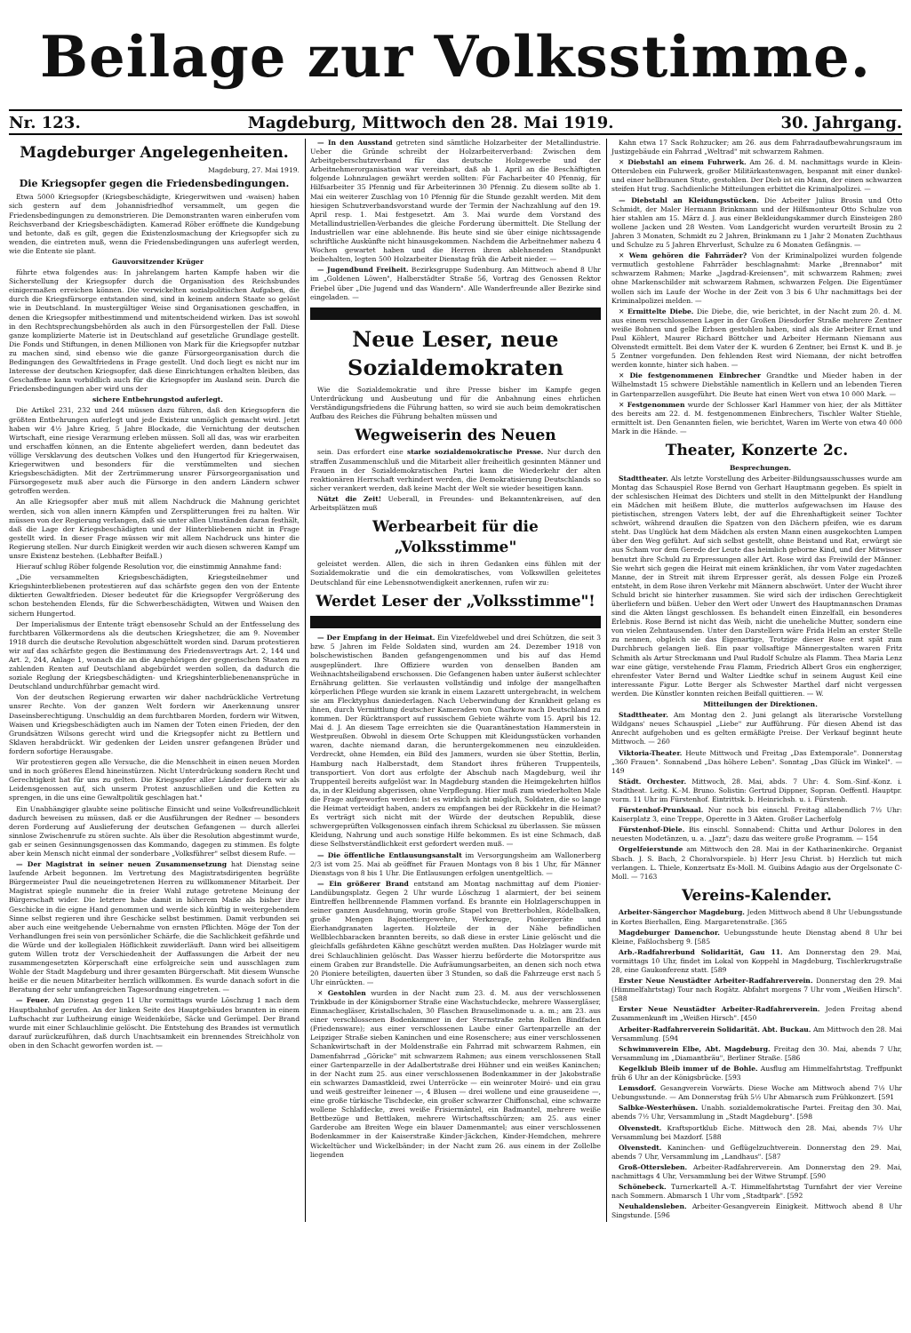Beilage zur Volksstimme.
Nr. 123. Magdeburg, Mittwoch den 28. Mai 1919. 30. Jahrgang.
Magdeburger Angelegenheiten.
Magdeburg, 27. Mai 1919.
Die Kriegsopfer gegen die Friedensbedingungen.
Etwa 5000 Kriegsopfer (Kriegsbeschädigte, Kriegerwitwen und -waisen) haben sich gestern auf dem Johannisfriedhof versammelt, um gegen die Friedensbedingungen zu demonstrieren. Die Demonstranten waren einberufen vom Reichsverband der Kriegsbeschädigten. Kamerad Röber eröffnete die Kundgebung und betonte, daß es gilt, gegen die Existenzlosmachung der Kriegsopfer sich zu wenden, die eintreten muß, wenn die Friedensbedingungen uns auferlegt werden, wie die Entente sie plant.
Gauvorsitzender Krüger
führte etwa folgendes aus: In jahrelangem harten Kampfe haben wir die Sicherstellung der Kriegsopfer durch die Organisation des Reichsbundes einigermaßen erreichen können. Die verwickelten sozialpolitischen Aufgaben, die durch die Kriegsfürsorge entstanden sind, sind in keinem andern Staate so gelöst wie in Deutschland. In mustergültiger Weise sind Organisationen geschaffen, in denen die Kriegsopfer mitbestimmend und mitentscheidend wirken. Das ist sowohl in den Rechtsprechungsbehörden als auch in den Fürsorgestellen der Fall. Diese ganze komplizierte Materie ist in Deutschland auf gesetzliche Grundlage gestellt. Die Fonds und Stiftungen, in denen Millionen von Mark für die Kriegsopfer nutzbar zu machen sind, sind ebenso wie die ganze Fürsorgeorganisation durch die Bedingungen des Gewaltfriedens in Frage gestellt. Und doch liegt es nicht nur im Interesse der deutschen Kriegsopfer, daß diese Einrichtungen erhalten bleiben, das Geschaffene kann vorbildlich auch für die Kriegsopfer im Ausland sein. Durch die Friedensbedingungen aber wird uns der
sichere Entbehrungstod auferlegt.
Die Artikel 231, 232 und 244 müssen dazu führen, daß den Kriegsopfern die größten Entbehrungen auferlegt und jede Existenz unmöglich gemacht wird. Jetzt haben wir 4½ Jahre Krieg, 5 Jahre Blockade, die Vernichtung der deutschen Wirtschaft, eine riesige Verarmung erleben müssen. Soll all das, was wir erarbeiten und erschaffen können, an die Entente abgeliefert werden, dann bedeutet das völlige Versklavung des deutschen Volkes und den Hungertod für Kriegerwaisen, Kriegerwitwen und besonders für die verstümmelten und siechen Kriegsbeschädigten. Mit der Zertrümmerung unsrer Fürsorgeorganisation und Fürsorgegesetz muß aber auch die Fürsorge in den andern Ländern schwer getroffen werden.
An alle Kriegsopfer aber muß mit allem Nachdruck die Mahnung gerichtet werden, sich von allen innern Kämpfen und Zersplitterungen frei zu halten. Wir müssen von der Regierung verlangen, daß sie unter allen Umständen daran festhält, daß die Lage der Kriegsbeschädigten und der Hinterbliebenen nicht in Frage gestellt wird. In dieser Frage müssen wir mit allem Nachdruck uns hinter die Regierung stellen. Nur durch Einigkeit werden wir auch diesen schweren Kampf um unsre Existenz bestehen. (Lebhafter Beifall.)
Hierauf schlug Röber folgende Resolution vor, die einstimmig Annahme fand:
„Die versammelten Kriegsbeschädigten, Kriegsteilnehmer und Kriegshinterbliebenen protestieren auf das schärfste gegen den von der Entente diktierten Gewaltfrieden. Dieser bedeutet für die Kriegsopfer Vergrößerung des schon bestehenden Elends, für die Schwerbeschädigten, Witwen und Waisen den sichern Hungertod.
Der Imperialismus der Entente trägt ebensosehr Schuld an der Entfesselung des furchtbaren Völkermordens als die deutschen Kriegshetzer, die am 9. November 1918 durch die deutsche Revolution abgeschüttelt worden sind. Darum protestieren wir auf das schärfste gegen die Bestimmung des Friedensvertrags Art. 2, 144 und Art. 2, 244, Anlage 1, wonach die an die Angehörigen der gegnerischen Staaten zu zahlenden Renten auf Deutschland abgebürdet werden sollen, da dadurch die soziale Reglung der Kriegsbeschädigten- und Kriegshinterbliebenenansprüche in Deutschland undurchführbar gemacht wird.
Von der deutschen Regierung erwarten wir daher nachdrückliche Vertretung unsrer Rechte. Von der ganzen Welt fordern wir Anerkennung unsrer Daseinsberechtigung. Unschuldig an dem furchtbaren Morden, fordern wir Witwen, Waisen und Kriegsbeschädigten auch im Namen der Toten einen Frieden, der den Grundsätzen Wilsons gerecht wird und die Kriegsopfer nicht zu Bettlern und Sklaven herabdrückt. Wir gedenken der Leiden unsrer gefangenen Brüder und fordern sofortige Herausgabe.
Wir protestieren gegen alle Versuche, die die Menschheit in einen neuen Morden und in noch größeres Elend hineinstürzen. Nicht Unterdrückung sondern Recht und Gerechtigkeit hat für uns zu gelten. Die Kriegsopfer aller Länder fordern wir als Leidensgenossen auf, sich unserm Protest anzuschließen und die Ketten zu sprengen, in die uns eine Gewaltpolitik geschlagen hat."
Ein Unabhängiger glaubte seine politische Einsicht und seine Volksfreundlichkeit dadurch beweisen zu müssen, daß er die Ausführungen der Redner — besonders deren Forderung auf Auslieferung der deutschen Gefangenen — durch allerlei sinnlose Zwischenrufe zu stören suchte. Als über die Resolution abgestimmt wurde, gab er seinen Gesinnungsgenossen das Kommando, dagegen zu stimmen. Es folgte aber kein Mensch nicht einmal der sonderbare „Volksführer" selbst diesem Rufe. —
— Der Magistrat in seiner neuen Zusammensetzung hat Dienstag seine laufende Arbeit begonnen. Im Vertretung des Magistratsdirigenten begrüßte Bürgermeister Paul die neueingetretenen Herren zu willkommener Mitarbeit. Der Magistrat spiegle nunmehr die in freier Wahl zutage getretene Meinung der Bürgerschaft wider. Die letztere habe damit in höherem Maße als bisher ihre Geschicke in die eigne Hand genommen und werde sich künftig in weitergehendem Sinne selbst regieren und ihre Geschicke selbst bestimmen. Damit verbunden sei aber auch eine weitgehende Uebernahme von ernsten Pflichten. Möge der Ton der Verhandlungen frei sein von persönlicher Schärfe, die die Sachlichkeit gefährde und die Würde und der kollegialen Höflichkeit zuwiderläuft. Dann wird bei allseitigem gutem Willen trotz der Verschiedenheit der Auffassungen die Arbeit der neu zusammengesetzten Körperschaft eine erfolgreiche sein und ausschlagen zum Wohle der Stadt Magdeburg und ihrer gesamten Bürgerschaft. Mit diesem Wunsche heiße er die neuen Mitarbeiter herzlich willkommen. Es wurde danach sofort in die Beratung der sehr umfangreichen Tagesordnung eingetreten. —
— Feuer. Am Dienstag gegen 11 Uhr vormittags wurde Löschzug 1 nach dem Hauptbahnhof gerufen. An der linken Seite des Hauptgebäudes brannten in einem Luftschacht zur Luftheizung einige Weidenkörbe, Säcke und Gerümpel. Der Brand wurde mit einer Schlauchlinie gelöscht. Die Entstehung des Brandes ist vermutlich darauf zurückzuführen, daß durch Unachtsamkeit ein brennendes Streichholz von oben in den Schacht geworfen worden ist. —
— In den Ausstand getreten sind sämtliche Holzarbeiter der Metallindustrie. Ueber die Gründe schreibt der Holzarbeiterverband: Zwischen dem Arbeitgeberschutzverband für das deutsche Holzgewerbe und der Arbeitnehmerorganisation war vereinbart, daß ab 1. April an die Beschäftigten folgende Lohnzulagen gewährt werden sollten: Für Facharbeiter 40 Pfennig, für Hilfsarbeiter 35 Pfennig und für Arbeiterinnen 30 Pfennig. Zu diesem sollte ab 1. Mai ein weiterer Zuschlag von 10 Pfennig für die Stunde gezahlt werden. Mit dem hiesigen Schutzverbandsvorstand wurde der Termin der Nachzahlung auf den 19. April resp. 1. Mai festgesetzt. Am 3. Mai wurde dem Vorstand des Metallindustriellen-Verbandes die gleiche Forderung übermittelt. Die Stellung der Industriellen war eine ablehnende. Bis heute sind sie über einige nichtssagende schriftliche Auskünfte nicht hinausgekommen. Nachdem die Arbeitnehmer nahezu 4 Wochen gewartet haben und die Herren ihren ablehnenden Standpunkt beibehalten, legten 500 Holzarbeiter Dienstag früh die Arbeit nieder. —
— Jugendbund Freiheit. Bezirksgruppe Sudenburg. Am Mittwoch abend 8 Uhr im „Goldenen Löwen", Halberstädter Straße 56, Vortrag des Genossen Rektor Friebel über „Die Jugend und das Wandern". Alle Wanderfreunde aller Bezirke sind eingeladen. —
Neue Leser, neue Sozialdemokraten
Wie die Sozialdemokratie und ihre Presse bisher im Kampfe gegen Unterdrückung und Ausbeutung und für die Anbahnung eines ehrlichen Verständigungsfriedens die Führung hatten, so wird sie auch beim demokratischen Aufbau des Reiches die Führung behalten müssen und
Wegweiserin des Neuen
sein. Das erfordert eine starke sozialdemokratische Presse. Nur durch den straffen Zusammenschluß und die Mitarbeit aller freiheitlich gesinnten Männer und Frauen in der Sozialdemokratischen Partei kann die Wiederkehr der alten reaktionären Herrschaft verhindert werden, die Demokratisierung Deutschlands so sicher verankert werden, daß keine Macht der Welt sie wieder beseitigen kann.
Nützt die Zeit! Ueberall, in Freundes- und Bekanntenkreisen, auf den Arbeitsplätzen muß
Werbearbeit für die „Volksstimme"
geleistet werden. Allen, die sich in ihren Gedanken eins fühlen mit der Sozialdemokratie und die ein demokratisches, vom Volkswillen geleitetes Deutschland für eine Lebensnotwendigkeit anerkennen, rufen wir zu:
Werdet Leser der „Volksstimme"!
— Der Empfang in der Heimat. Ein Vizefeldwebel und drei Schützen, die seit 3 bzw. 5 Jahren im Felde Soldaten sind, wurden am 24. Dezember 1918 von bolschewistischen Banden gefangengenommen und bis auf das Hemd ausgeplündert. Ihre Offiziere wurden von denselben Banden am Weihnachtsheiligabend erschossen. Die Gefangenen haben unter äußerst schlechter Ernährung gelitten. Sie verlausten vollständig und infolge der mangelhaften körperlichen Pflege wurden sie krank in einem Lazarett untergebracht, in welchem sie am Flecktyphus daniederlagen. Nach Ueberwindung der Krankheit gelang es ihnen, durch Vermittlung deutscher Kameraden von Charkow nach Deutschland zu kommen. Der Rücktransport auf russischem Gebiete währte vom 15. April bis 12. Mai d. J. An diesem Tage erreichten sie die Quarantänestation Hammerstein in Westpreußen. Obwohl in diesem Orte Schuppen mit Kleidungsstücken vorhanden waren, dachte niemand daran, die heruntergekommenen neu einzukleiden. Verdreckt, ohne Hemden, ein Bild des Jammers, wurden sie über Stettin, Berlin, Hamburg nach Halberstadt, dem Standort ihres früheren Truppenteils, transportiert. Von dort aus erfolgte der Abschub nach Magdeburg, weil ihr Truppenteil bereits aufgelöst war. In Magdeburg standen die Heimgekehrten hilflos da, in der Kleidung abgerissen, ohne Verpflegung. Hier muß zum wiederholten Male die Frage aufgeworfen werden: Ist es wirklich nicht möglich, Soldaten, die so lange die Heimat verteidigt haben, anders zu empfangen bei der Rückkehr in die Heimat? Es verträgt sich nicht mit der Würde der deutschen Republik, diese schwergeprüften Volksgenossen einfach ihrem Schicksal zu überlassen. Sie müssen Kleidung, Nahrung und auch sonstige Hilfe bekommen. Es ist eine Schmach, daß diese Selbstverständlichkeit erst gefordert werden muß. —
— Die öffentliche Entlausungsanstalt im Versorgungsheim am Wallonerberg 2/3 ist vom 25. Mai ab geöffnet für Frauen Montags von 8 bis 1 Uhr, für Männer Dienstags von 8 bis 1 Uhr. Die Entlausungen erfolgen unentgeltlich. —
— Ein größerer Brand entstand am Montag nachmittag auf dem Pionier-Landübungsplatz. Gegen 2 Uhr wurde Löschzug 1 alarmiert, der bei seinem Eintreffen hellbrennende Flammen vorfand. Es brannte ein Holzlagerschuppen in seiner ganzen Ausdehnung, worin große Stapel von Bretterbohlen, Rödelbalken, große Mengen Bajonettiergewehre, Werkzeuge, Pioniergeräte und Eierhandgranaten lagerten. Holzteile der in der Nähe befindlichen Wellblechbaracken brannten bereits, so daß diese in erster Linie gelöscht und die gleichfalls gefährdeten Kähne geschützt werden mußten. Das Holzlager wurde mit drei Schlauchlinien gelöscht. Das Wasser hierzu beförderte die Motorspritze aus einem Graben zur Brandstelle. Die Aufräumungsarbeiten, an denen sich noch etwa 20 Pioniere beteiligten, dauerten über 3 Stunden, so daß die Fahrzeuge erst nach 5 Uhr einrückten. —
✕ Gestohlen wurden in der Nacht zum 23. d. M. aus der verschlossenen Trinkbude in der Königsborner Straße eine Wachstuchdecke, mehrere Wassergläser, Einmachegläser, Kristallschalen, 30 Flaschen Brauselimonade u. a. m.; am 23. aus einer verschlossenen Bodenkammer in der Sternstraße zehn Rollen Bindfaden (Friedensware); aus einer verschlossenen Laube einer Gartenparzelle an der Leipziger Straße sieben Kaninchen und eine Rosenschere; aus einer verschlossenen Schankwirtschaft in der Moldenstraße ein Fahrrad mit schwarzem Rahmen, ein Damenfahrrad „Göricke" mit schwarzem Rahmen; aus einem verschlossenen Stall einer Gartenparzelle in der Adalbertstraße drei Hühner und ein weißes Kaninchen; in der Nacht zum 25. aus einer verschlossenen Bodenkammer in der Jakobstraße ein schwarzes Damastkleid, zwei Unterröcke — ein weinroter Moiré- und ein grau und weiß gestreifter leinener —, 4 Blusen — drei wollene und eine grauseidene —, eine große türkische Tischdecke, ein großer schwarzer Chiffonschal, eine schwarze wollene Schlafdecke, zwei weiße Frisiermäntel, ein Badmantel, mehrere weiße Bettbezüge und Bettlaken, mehrere Wirtschaftsschürzen; am 25. aus einer Garderobe am Breiten Wege ein blauer Damenmantel; aus einer verschlossenen Bodenkammer in der Kaiserstraße Kinder-Jäckchen, Kinder-Hemdchen, mehrere Wickeltücher und Wickelbänder; in der Nacht zum 26. aus einem in der Zollelbe liegenden
Kahn etwa 17 Sack Rohzucker; am 26. aus dem Fahrradaufbewahrungsraum im Justizgebäude ein Fahrrad „Weltrad" mit schwarzem Rahmen.
✕ Diebstahl an einem Fuhrwerk. Am 26. d. M. nachmittags wurde in Klein-Ottersleben ein Fuhrwerk, großer Militärkastenwagen, bespannt mit einer dunkel- und einer hellbraunen Stute, gestohlen. Der Dieb ist ein Mann, der einen schwarzen steifen Hut trug. Sachdienliche Mitteilungen erbittet die Kriminalpolizei. —
— Diebstahl an Kleidungsstücken. Die Arbeiter Julius Brosin und Otto Schmidt, der Maler Hermann Brinkmann und der Hilfsmonteur Otto Schulze von hier stahlen am 15. März d. J. aus einer Bekleidungskammer durch Einsteigen 280 wollene Jacken und 28 Westen. Vom Landgericht wurden verurteilt Brosin zu 2 Jahren 3 Monaten, Schmidt zu 2 Jahren, Brinkmann zu 1 Jahr 2 Monaten Zuchthaus und Schulze zu 5 Jahren Ehrverlust, Schulze zu 6 Monaten Gefängnis. —
✕ Wem gehören die Fahrräder? Von der Kriminalpolizei wurden folgende vermutlich gestohlene Fahrräder beschlagnahmt: Marke „Brennabor" mit schwarzem Rahmen; Marke „Jagdrad-Kreiensen", mit schwarzem Rahmen; zwei ohne Markenschilder mit schwarzem Rahmen, schwarzen Felgen. Die Eigentümer wollen sich im Laufe der Woche in der Zeit von 3 bis 6 Uhr nachmittags bei der Kriminalpolizei melden. —
✕ Ermittelte Diebe. Die Diebe, die, wie berichtet, in der Nacht zum 20. d. M. aus einem verschlossenen Lager in der Großen Diesdorfer Straße mehrere Zentner weiße Bohnen und gelbe Erbsen gestohlen haben, sind als die Arbeiter Ernst und Paul Köhlert, Maurer Richard Böttcher und Arbeiter Hermann Niemann aus Olvenstedt ermittelt. Bei dem Vater der K. wurden 6 Zentner, bei Ernst K. und B. je 5 Zentner vorgefunden. Den fehlenden Rest wird Niemann, der nicht betroffen werden konnte, hinter sich haben. —
✕ Die festgenommenen Einbrecher Grandtke und Mieder haben in der Wilhelmstadt 15 schwere Diebstähle namentlich in Kellern und an lebenden Tieren in Gartenparzellen ausgeführt. Die Beute hat einen Wert von etwa 10 000 Mark. —
✕ Festgenommen wurde der Schlosser Karl Hammer von hier, der als Mittäter des bereits am 22. d. M. festgenommenen Einbrechers, Tischler Walter Stiehle, ermittelt ist. Den Genannten fielen, wie berichtet, Waren im Werte von etwa 40 000 Mark in die Hände. —
Theater, Konzerte 2c.
Besprechungen.
Stadttheater. Als letzte Vorstellung des Arbeiter-Bildungsausschusses wurde am Montag das Schauspiel Rose Bernd von Gerhart Hauptmann gegeben. Es spielt in der schlesischen Heimat des Dichters und stellt in den Mittelpunkt der Handlung ein Mädchen mit heißem Blute, die mutterlos aufgewachsen im Hause des pietistischen, strengen Vaters lebt, der auf die Ehrenhaftigkeit seiner Tochter schwört, während draußen die Spatzen von den Dächern pfeifen, wie es darum steht. Das Unglück hat dem Mädchen als ersten Mann einen ausgekochten Lumpen über den Weg geführt. Auf sich selbst gestellt, ohne Beistand und Rat, erwürgt sie aus Scham vor dem Gerede der Leute das heimlich geborne Kind, und der Mitwisser benutzt ihre Schuld zu Erpressungen aller Art. Rose wird das Freiwild der Männer. Sie wehrt sich gegen die Heirat mit einem kränklichen, ihr vom Vater zugedachten Manne, der in Streit mit ihrem Erpresser gerät, als dessen Folge ein Prozeß entsteht, in dem Rose ihren Verkehr mit Männern abschwört. Unter der Wucht ihrer Schuld bricht sie hinterher zusammen. Sie wird sich der irdischen Gerechtigkeit überliefern und büßen. Ueber den Wert oder Unwert des Hauptmannschen Dramas sind die Akten längst geschlossen. Es behandelt einen Einzelfall, ein besonderes Erlebnis. Rose Bernd ist nicht das Weib, nicht die uneheliche Mutter, sondern eine von vielen Zehntausenden. Unter den Darstellern wäre Frida Helm an erster Stelle zu nennen, obgleich sie das Eigenartige, Trotzige dieser Rose erst spät zum Durchbruch gelangen ließ. Ein paar vollsaftige Männergestalten waren Fritz Schmith als Artur Streckmann und Paul Rudolf Schulze als Flamm. Thea Maria Lenz war eine gütige, verstehende Frau Flamm, Friedrich Albert Gros ein engherziger, ehrenfester Vater Bernd und Walter Liedtke schuf in seinem August Keil eine interessante Figur. Lotte Berger als Schwester Marthel darf nicht vergessen werden. Die Künstler konnten reichen Beifall quittieren. — W.
Mitteilungen der Direktionen.
Stadttheater. Am Montag den 2. Juni gelangt als literarische Vorstellung Wildgans' neues Schauspiel „Liebe" zur Aufführung. Für diesen Abend ist das Anrecht aufgehoben und es gelten ermäßigte Preise. Der Verkauf beginnt heute Mittwoch. — 260
Viktoria-Theater. Heute Mittwoch und Freitag „Das Extemporale". Donnerstag „360 Frauen". Sonnabend „Das höhere Leben". Sonntag „Das Glück im Winkel". — 149
Städt. Orchester. Mittwoch, 28. Mai, abds. 7 Uhr: 4. Som.-Sinf.-Konz. i. Stadtheat. Leitg. K.-M. Bruno. Solistin: Gertrud Dippner, Sopran. Oeffentl. Hauptpr. vorm. 11 Uhr im Fürstenhof. Eintrittsk. b. Heinrichsh. u. i. Fürstenh.
Fürstenhof-Prunksaal. Nur noch bis einschl. Freitag allabendlich 7½ Uhr: Kaiserplatz 3, eine Treppe, Operette in 3 Akten. Großer Lacherfolg
Fürstenhof-Diele. Bis einschl. Sonnabend: Chitta und Arthur Dolores in den neuesten Modetänzen, u. a. „Jazz"; dazu das weitere große Programm. — 154
Orgelfeierstunde am Mittwoch den 28. Mai in der Katharinenkirche. Organist Sbach. J. S. Bach, 2 Choralvorspiele. b) Herr Jesu Christ. b) Herzlich tut mich verlangen. L. Thiele, Konzertsatz Es-Moll. M. Guibins Adagio aus der Orgelsonate C-Moll. — 7163
Vereins-Kalender.
Arbeiter-Sängerchor Magdeburg. Jeden Mittwoch abend 8 Uhr Uebungsstunde in Kortes Bierhallen, Eing. Margaretenstraße. [365
Magdeburger Damenchor. Uebungsstunde heute Dienstag abend 8 Uhr bei Kleine, Faßlochsberg 9. [585
Arb.-Radfahrerbund Solidarität, Gau 11. Am Donnerstag den 29. Mai, vormittags 10 Uhr, findet im Lokal von Koppehl in Magdeburg, Tischlerkrugstraße 28, eine Gaukonferenz statt. [589
Erster Neue Neustädter Arbeiter-Radfahrerverein. Donnerstag den 29. Mai (Himmelfahrtstag) Tour nach Rogätz. Abfahrt morgens 7 Uhr vom „Weißen Hirsch". [588
Erster Neue Neustädter Arbeiter-Radfahrerverein. Jeden Freitag abend Zusammenkunft im „Weißen Hirsch". [450
Arbeiter-Radfahrerverein Solidarität. Abt. Buckau. Am Mittwoch den 28. Mai Versammlung. [594
Schwimmverein Elbe, Abt. Magdeburg. Freitag den 30. Mai, abends 7 Uhr, Versammlung im „Diamantbräu", Berliner Straße. [586
Kegelklub Bleib immer uf de Bohle. Ausflug am Himmelfahrtstag. Treffpunkt früh 6 Uhr an der Königsbrücke. [593
Lemsdorf. Gesangverein Vorwärts. Diese Woche am Mittwoch abend 7½ Uhr Uebungsstunde. — Am Donnerstag früh 5½ Uhr Abmarsch zum Frühkonzert. [591
Salbke-Westerhüsen. Unabh. sozialdemokratische Partei. Freitag den 30. Mai, abends 7½ Uhr, Versammlung in „Stadt Magdeburg". [598
Olvenstedt. Kraftsportklub Eiche. Mittwoch den 28. Mai, abends 7½ Uhr Versammlung bei Mazdorf. [588
Olvenstedt. Kaninchen- und Geflügelzuchtverein. Donnerstag den 29. Mai, abends 7 Uhr, Versammlung im „Landhaus". [587
Groß-Ottersleben. Arbeiter-Radfahrerverein. Am Donnerstag den 29. Mai, nachmittags 4 Uhr, Versammlung bei der Witwe Strumpf. [590
Schönebeck. Turnerkartell A.-T. Himmelfahrtstag Turnfahrt der vier Vereine nach Sommern. Abmarsch 1 Uhr vom „Stadtpark". [592
Neuhaldensleben. Arbeiter-Gesangverein Einigkeit. Mittwoch abend 8 Uhr Singstunde. [596